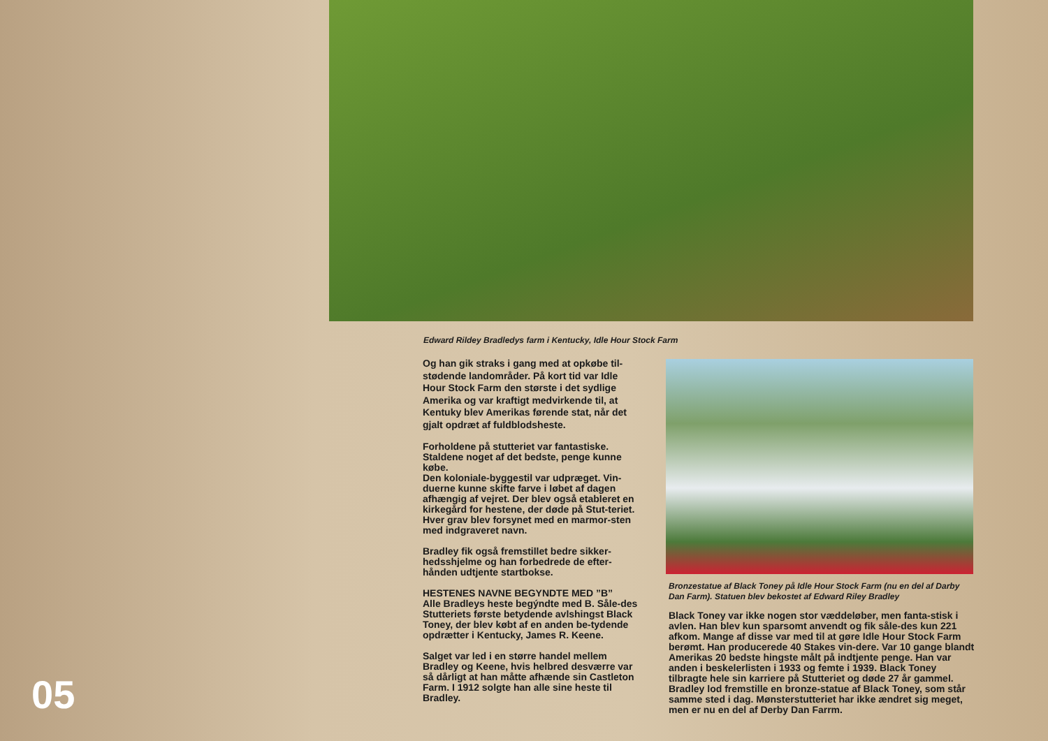Edward Rildey Bradledys farm i Kentucky, Idle Hour Stock Farm
Og han gik straks i gang med at opkøbe til-stødende landområder. På kort tid var Idle Hour Stock Farm den største i det sydlige Amerika og var kraftigt medvirkende til, at Kentuky blev Amerikas førende stat, når det gjalt opdræt af fuldblodsheste.
Forholdene på stutteriet var fantastiske. Staldene noget af det bedste, penge kunne købe.
Den koloniale-byggestil var udpræget. Vin-duerne kunne skifte farve i løbet af dagen afhængig af vejret. Der blev også etableret en kirkegård for hestene, der døde på Stut-teriet.
Hver grav blev forsynet med en marmor-sten med indgraveret navn.
Bradley fik også fremstillet bedre sikker-hedsshjelme og han forbedrede de efter-hånden udtjente startbokse.
HESTENES NAVNE BEGYNDTE MED ”B”
Alle Bradleys heste begýndte med B. Såle-des Stutteriets første betydende avlshingst Black Toney, der blev købt af en anden be-tydende opdrætter i Kentucky, James R. Keene.
Salget var led i en større handel mellem Bradley og Keene, hvis helbred desværre var så dårligt at han måtte afhænde sin Castleton Farm. I 1912 solgte han alle sine heste til Bradley.
Bronzestatue af Black Toney på Idle Hour Stock Farm (nu en del af Darby Dan Farm). Statuen blev bekostet af Edward Riley Bradley
Black Toney var ikke nogen stor væddeløber, men fanta-stisk i avlen. Han blev kun sparsomt anvendt og fik såle-des kun 221 afkom. Mange af disse var med til at gøre Idle Hour Stock Farm berømt. Han producerede 40 Stakes vin-dere. Var 10 gange blandt Amerikas 20 bedste hingste målt på indtjente penge. Han var anden i beskelerlisten i 1933 og femte i 1939. Black Toney tilbragte hele sin karriere på Stutteriet og døde 27 år gammel. Bradley lod fremstille en bronze-statue af Black Toney, som står samme sted i dag. Mønsterstutteriet har ikke ændret sig meget, men er nu en del af Derby Dan Farrm.
05